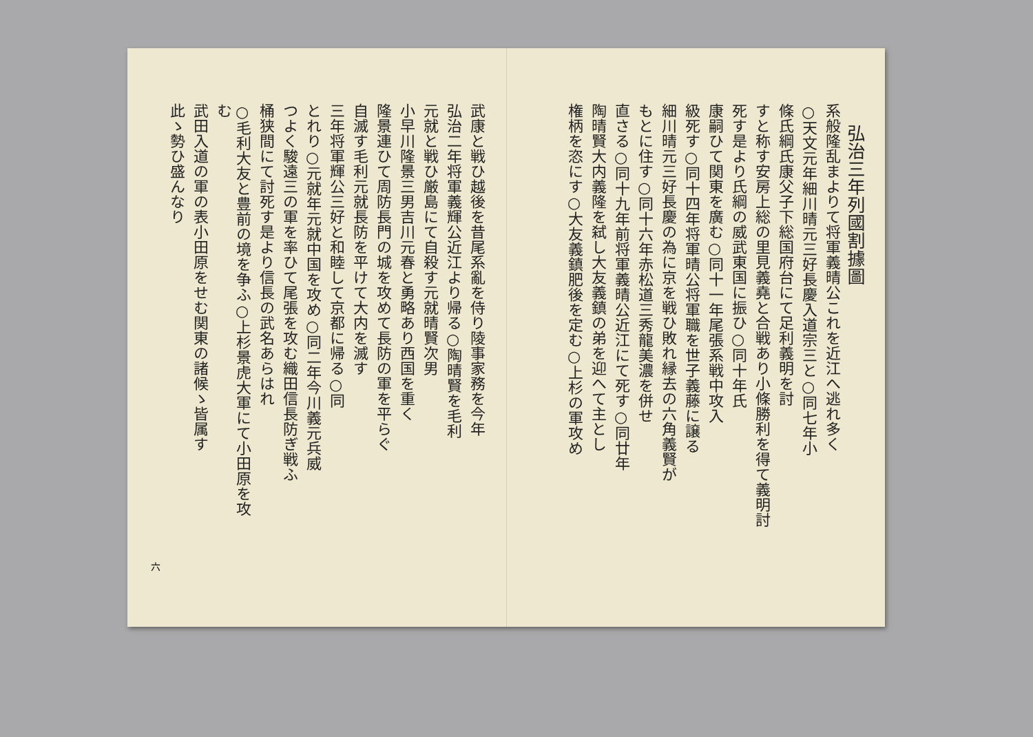武康と戦ひ越後を昔尾系亂を侍り陵事家務を今年
弘治二年将軍義輝公近江より帰る○陶晴賢を毛利
元就と戦ひ厳島にて自殺す元就晴賢次男
小早川隆景三男吉川元春と勇略あり西国を重く
隆景連ひて周防長門の城を攻めて長防の軍を平らぐ
自滅す毛利元就長防を平けて大内を滅す
三年将軍輝公三好と和睦して京都に帰る○同
とれり○元就年元就中国を攻め○同二年今川義元兵威
つよく駿遠三の軍を率ひて尾張を攻む織田信長防ぎ戦ふ
桶狭間にて討死す是より信長の武名あらはれ
○毛利大友と豊前の境を争ふ○上杉景虎大軍にて小田原を攻む
武田入道の軍の表小田原をせむ関東の諸候ゝ皆属す
此ゝ勢ひ盛んなり
六
弘治三年列國割據圖
系般隆乱まよりて将軍義晴公これを近江へ逃れ多く
○天文元年細川晴元三好長慶入道宗三と○同七年小
條氏綱氏康父子下総国府台にて足利義明を討
すと称す安房上総の里見義堯と合戦あり小條勝利を得て義明討
死す是より氏綱の威武東国に振ひ○同十年氏
康嗣ひて関東を廣む○同十一年尾張系戦中攻入
級死す○同十四年将軍晴公将軍職を世子義藤に譲る
細川晴元三好長慶の為に京を戦ひ敗れ縁去の六角義賢が
もとに住す○同十六年赤松道三秀龍美濃を併せ
直さる○同十九年前将軍義晴公近江にて死す○同廿年
陶晴賢大内義隆を弑し大友義鎮の弟を迎へて主とし
権柄を恣にす○大友義鎮肥後を定む○上杉の軍攻め